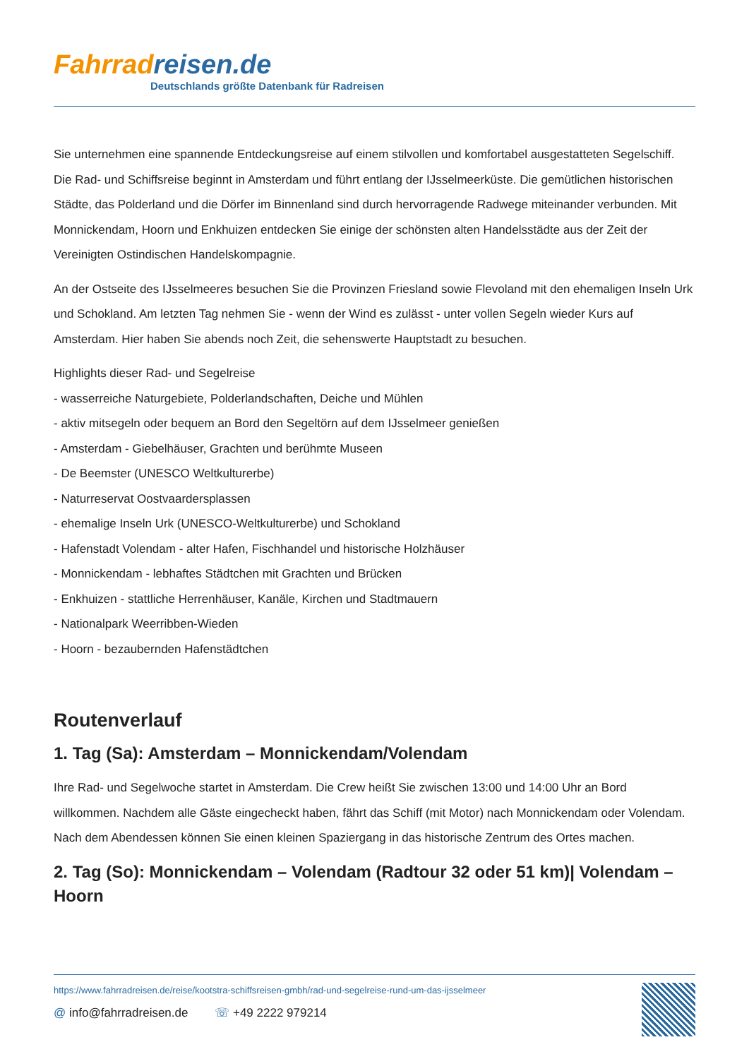Fahrradreisen.de
Deutschlands größte Datenbank für Radreisen
Sie unternehmen eine spannende Entdeckungsreise auf einem stilvollen und komfortabel ausgestatteten Segelschiff. Die Rad- und Schiffsreise beginnt in Amsterdam und führt entlang der IJsselmeerküste. Die gemütlichen historischen Städte, das Polderland und die Dörfer im Binnenland sind durch hervorragende Radwege miteinander verbunden. Mit Monnickendam, Hoorn und Enkhuizen entdecken Sie einige der schönsten alten Handelsstädte aus der Zeit der Vereinigten Ostindischen Handelskompagnie.
An der Ostseite des IJsselmeeres besuchen Sie die Provinzen Friesland sowie Flevoland mit den ehemaligen Inseln Urk und Schokland. Am letzten Tag nehmen Sie - wenn der Wind es zulässt - unter vollen Segeln wieder Kurs auf Amsterdam. Hier haben Sie abends noch Zeit, die sehenswerte Hauptstadt zu besuchen.
Highlights dieser Rad- und Segelreise
- wasserreiche Naturgebiete, Polderlandschaften, Deiche und Mühlen
- aktiv mitsegeln oder bequem an Bord den Segeltörn auf dem IJsselmeer genießen
- Amsterdam - Giebelhäuser, Grachten und berühmte Museen
- De Beemster (UNESCO Weltkulturerbe)
- Naturreservat Oostvaardersplassen
- ehemalige Inseln Urk (UNESCO-Weltkulturerbe) und Schokland
- Hafenstadt Volendam - alter Hafen, Fischhandel und historische Holzhäuser
- Monnickendam - lebhaftes Städtchen mit Grachten und Brücken
- Enkhuizen - stattliche Herrenhäuser, Kanäle, Kirchen und Stadtmauern
- Nationalpark Weerribben-Wieden
- Hoorn - bezaubernden Hafenstädtchen
Routenverlauf
1. Tag (Sa): Amsterdam – Monnickendam/Volendam
Ihre Rad- und Segelwoche startet in Amsterdam. Die Crew heißt Sie zwischen 13:00 und 14:00 Uhr an Bord willkommen. Nachdem alle Gäste eingecheckt haben, fährt das Schiff (mit Motor) nach Monnickendam oder Volendam. Nach dem Abendessen können Sie einen kleinen Spaziergang in das historische Zentrum des Ortes machen.
2. Tag (So): Monnickendam – Volendam (Radtour 32 oder 51 km)| Volendam – Hoorn
https://www.fahrradreisen.de/reise/kootstra-schiffsreisen-gmbh/rad-und-segelreise-rund-um-das-ijsselmeer
@ info@fahrradreisen.de ☏ +49 2222 979214